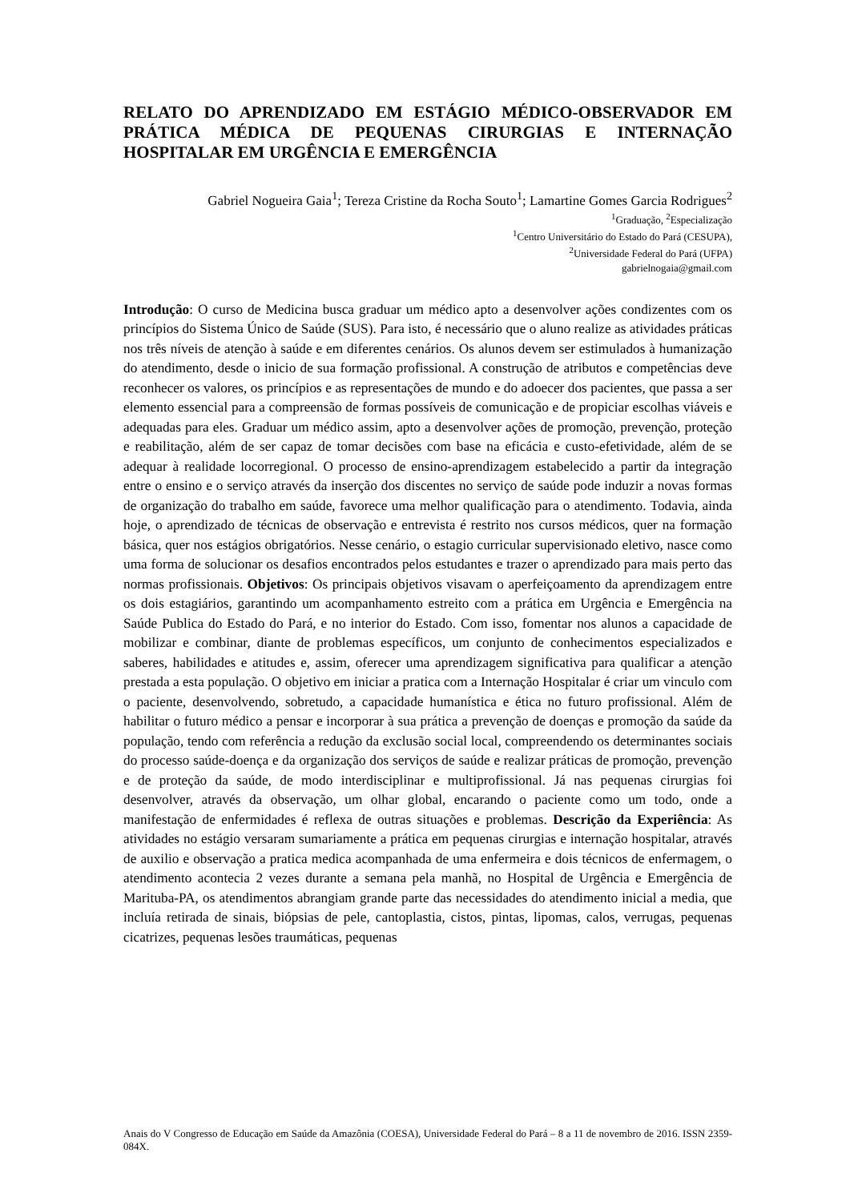RELATO DO APRENDIZADO EM ESTÁGIO MÉDICO-OBSERVADOR EM PRÁTICA MÉDICA DE PEQUENAS CIRURGIAS E INTERNAÇÃO HOSPITALAR EM URGÊNCIA E EMERGÊNCIA
Gabriel Nogueira Gaia<sup>1</sup>; Tereza Cristine da Rocha Souto<sup>1</sup>; Lamartine Gomes Garcia Rodrigues<sup>2</sup>
<sup>1</sup> Graduação, <sup>2</sup>Especialização
<sup>1</sup> Centro Universitário do Estado do Pará (CESUPA),
<sup>2</sup> Universidade Federal do Pará (UFPA)
gabrielnogaia@gmail.com
Introdução: O curso de Medicina busca graduar um médico apto a desenvolver ações condizentes com os princípios do Sistema Único de Saúde (SUS). Para isto, é necessário que o aluno realize as atividades práticas nos três níveis de atenção à saúde e em diferentes cenários. Os alunos devem ser estimulados à humanização do atendimento, desde o inicio de sua formação profissional. A construção de atributos e competências deve reconhecer os valores, os princípios e as representações de mundo e do adoecer dos pacientes, que passa a ser elemento essencial para a compreensão de formas possíveis de comunicação e de propiciar escolhas viáveis e adequadas para eles. Graduar um médico assim, apto a desenvolver ações de promoção, prevenção, proteção e reabilitação, além de ser capaz de tomar decisões com base na eficácia e custo-efetividade, além de se adequar à realidade locorregional. O processo de ensino-aprendizagem estabelecido a partir da integração entre o ensino e o serviço através da inserção dos discentes no serviço de saúde pode induzir a novas formas de organização do trabalho em saúde, favorece uma melhor qualificação para o atendimento. Todavia, ainda hoje, o aprendizado de técnicas de observação e entrevista é restrito nos cursos médicos, quer na formação básica, quer nos estágios obrigatórios. Nesse cenário, o estagio curricular supervisionado eletivo, nasce como uma forma de solucionar os desafios encontrados pelos estudantes e trazer o aprendizado para mais perto das normas profissionais. Objetivos: Os principais objetivos visavam o aperfeiçoamento da aprendizagem entre os dois estagiários, garantindo um acompanhamento estreito com a prática em Urgência e Emergência na Saúde Publica do Estado do Pará, e no interior do Estado. Com isso, fomentar nos alunos a capacidade de mobilizar e combinar, diante de problemas específicos, um conjunto de conhecimentos especializados e saberes, habilidades e atitudes e, assim, oferecer uma aprendizagem significativa para qualificar a atenção prestada a esta população. O objetivo em iniciar a pratica com a Internação Hospitalar é criar um vinculo com o paciente, desenvolvendo, sobretudo, a capacidade humanística e ética no futuro profissional. Além de habilitar o futuro médico a pensar e incorporar à sua prática a prevenção de doenças e promoção da saúde da população, tendo com referência a redução da exclusão social local, compreendendo os determinantes sociais do processo saúde-doença e da organização dos serviços de saúde e realizar práticas de promoção, prevenção e de proteção da saúde, de modo interdisciplinar e multiprofissional. Já nas pequenas cirurgias foi desenvolver, através da observação, um olhar global, encarando o paciente como um todo, onde a manifestação de enfermidades é reflexa de outras situações e problemas. Descrição da Experiência: As atividades no estágio versaram sumariamente a prática em pequenas cirurgias e internação hospitalar, através de auxilio e observação a pratica medica acompanhada de uma enfermeira e dois técnicos de enfermagem, o atendimento acontecia 2 vezes durante a semana pela manhã, no Hospital de Urgência e Emergência de Marituba-PA, os atendimentos abrangiam grande parte das necessidades do atendimento inicial a media, que incluía retirada de sinais, biópsias de pele, cantoplastia, cistos, pintas, lipomas, calos, verrugas, pequenas cicatrizes, pequenas lesões traumáticas, pequenas
Anais do V Congresso de Educação em Saúde da Amazônia (COESA), Universidade Federal do Pará – 8 a 11 de novembro de 2016. ISSN 2359-084X.